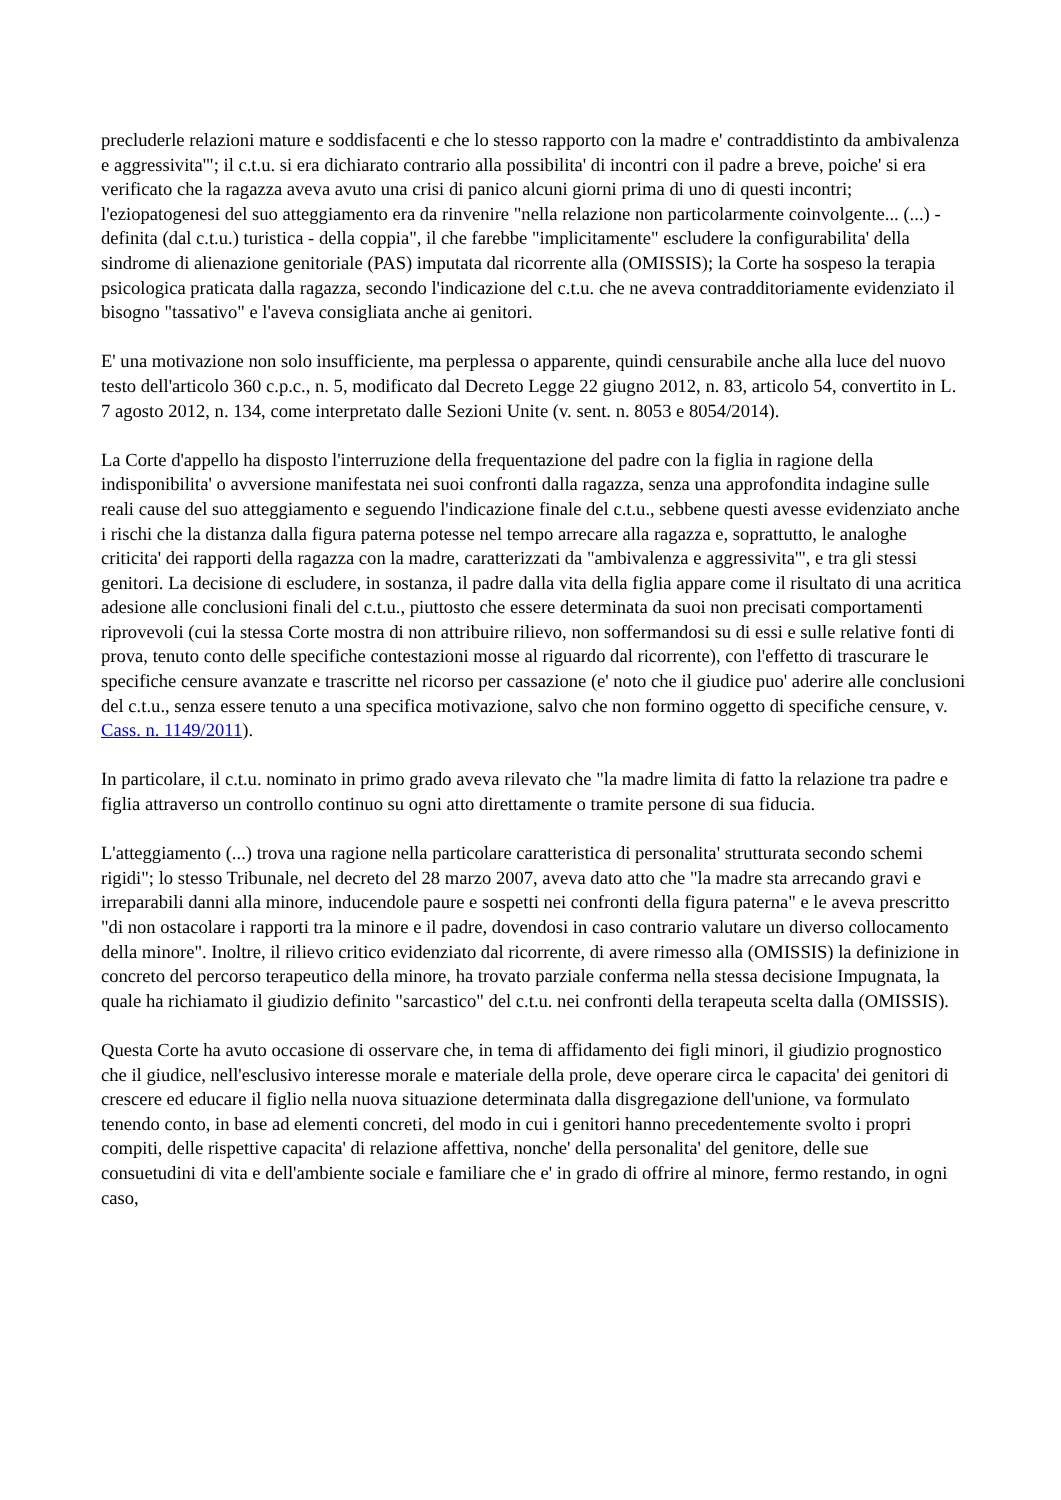precluderle relazioni mature e soddisfacenti e che lo stesso rapporto con la madre e' contraddistinto da ambivalenza e aggressivita'"; il c.t.u. si era dichiarato contrario alla possibilita' di incontri con il padre a breve, poiche' si era verificato che la ragazza aveva avuto una crisi di panico alcuni giorni prima di uno di questi incontri; l'eziopatogenesi del suo atteggiamento era da rinvenire "nella relazione non particolarmente coinvolgente... (...) - definita (dal c.t.u.) turistica - della coppia", il che farebbe "implicitamente" escludere la configurabilita' della sindrome di alienazione genitoriale (PAS) imputata dal ricorrente alla (OMISSIS); la Corte ha sospeso la terapia psicologica praticata dalla ragazza, secondo l'indicazione del c.t.u. che ne aveva contradditoriamente evidenziato il bisogno "tassativo" e l'aveva consigliata anche ai genitori.
E' una motivazione non solo insufficiente, ma perplessa o apparente, quindi censurabile anche alla luce del nuovo testo dell'articolo 360 c.p.c., n. 5, modificato dal Decreto Legge 22 giugno 2012, n. 83, articolo 54, convertito in L. 7 agosto 2012, n. 134, come interpretato dalle Sezioni Unite (v. sent. n. 8053 e 8054/2014).
La Corte d'appello ha disposto l'interruzione della frequentazione del padre con la figlia in ragione della indisponibilita' o avversione manifestata nei suoi confronti dalla ragazza, senza una approfondita indagine sulle reali cause del suo atteggiamento e seguendo l'indicazione finale del c.t.u., sebbene questi avesse evidenziato anche i rischi che la distanza dalla figura paterna potesse nel tempo arrecare alla ragazza e, soprattutto, le analoghe criticita' dei rapporti della ragazza con la madre, caratterizzati da "ambivalenza e aggressivita'", e tra gli stessi genitori. La decisione di escludere, in sostanza, il padre dalla vita della figlia appare come il risultato di una acritica adesione alle conclusioni finali del c.t.u., piuttosto che essere determinata da suoi non precisati comportamenti riprovevoli (cui la stessa Corte mostra di non attribuire rilievo, non soffermandosi su di essi e sulle relative fonti di prova, tenuto conto delle specifiche contestazioni mosse al riguardo dal ricorrente), con l'effetto di trascurare le specifiche censure avanzate e trascritte nel ricorso per cassazione (e' noto che il giudice puo' aderire alle conclusioni del c.t.u., senza essere tenuto a una specifica motivazione, salvo che non formino oggetto di specifiche censure, v. Cass. n. 1149/2011).
In particolare, il c.t.u. nominato in primo grado aveva rilevato che "la madre limita di fatto la relazione tra padre e figlia attraverso un controllo continuo su ogni atto direttamente o tramite persone di sua fiducia.
L'atteggiamento (...) trova una ragione nella particolare caratteristica di personalita' strutturata secondo schemi rigidi"; lo stesso Tribunale, nel decreto del 28 marzo 2007, aveva dato atto che "la madre sta arrecando gravi e irreparabili danni alla minore, inducendole paure e sospetti nei confronti della figura paterna" e le aveva prescritto "di non ostacolare i rapporti tra la minore e il padre, dovendosi in caso contrario valutare un diverso collocamento della minore". Inoltre, il rilievo critico evidenziato dal ricorrente, di avere rimesso alla (OMISSIS) la definizione in concreto del percorso terapeutico della minore, ha trovato parziale conferma nella stessa decisione Impugnata, la quale ha richiamato il giudizio definito "sarcastico" del c.t.u. nei confronti della terapeuta scelta dalla (OMISSIS).
Questa Corte ha avuto occasione di osservare che, in tema di affidamento dei figli minori, il giudizio prognostico che il giudice, nell'esclusivo interesse morale e materiale della prole, deve operare circa le capacita' dei genitori di crescere ed educare il figlio nella nuova situazione determinata dalla disgregazione dell'unione, va formulato tenendo conto, in base ad elementi concreti, del modo in cui i genitori hanno precedentemente svolto i propri compiti, delle rispettive capacita' di relazione affettiva, nonche' della personalita' del genitore, delle sue consuetudini di vita e dell'ambiente sociale e familiare che e' in grado di offrire al minore, fermo restando, in ogni caso,